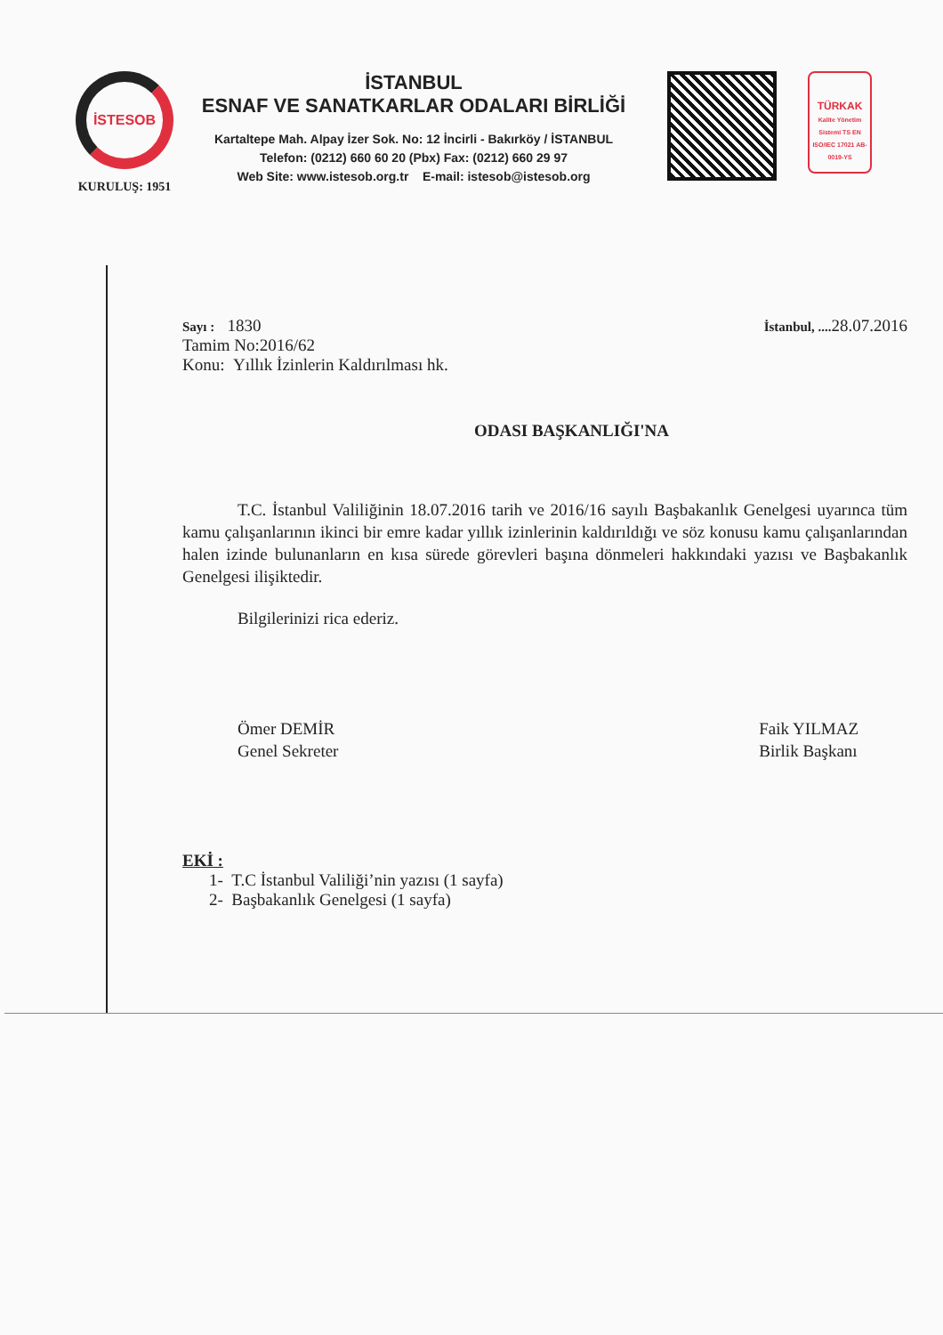İSTESOB
KURULUŞ: 1951
İSTANBUL
ESNAF VE SANATKARLAR ODALARI BİRLİĞİ
Kartaltepe Mah. Alpay İzer Sok. No: 12 İncirli - Bakırköy / İSTANBUL
Telefon: (0212) 660 60 20 (Pbx) Fax: (0212) 660 29 97
Web Site: www.istesob.org.tr E-mail: istesob@istesob.org
TÜRKAK
Kalite Yönetim Sistemi TS EN ISO/IEC 17021 AB-0019-YS
Sayı : 1830
İstanbul, .... 28.07.2016
Tamim No:2016/62
Konu: Yıllık İzinlerin Kaldırılması hk.
ODASI BAŞKANLIĞI'NA
T.C. İstanbul Valiliğinin 18.07.2016 tarih ve 2016/16 sayılı Başbakanlık Genelgesi uyarınca tüm kamu çalışanlarının ikinci bir emre kadar yıllık izinlerinin kaldırıldığı ve söz konusu kamu çalışanlarından halen izinde bulunanların en kısa sürede görevleri başına dönmeleri hakkındaki yazısı ve Başbakanlık Genelgesi ilişiktedir.
Bilgilerinizi rica ederiz.
Ömer DEMİR
Genel Sekreter
Faik YILMAZ
Birlik Başkanı
EKİ :
1- T.C İstanbul Valiliği’nin yazısı (1 sayfa)
2- Başbakanlık Genelgesi (1 sayfa)